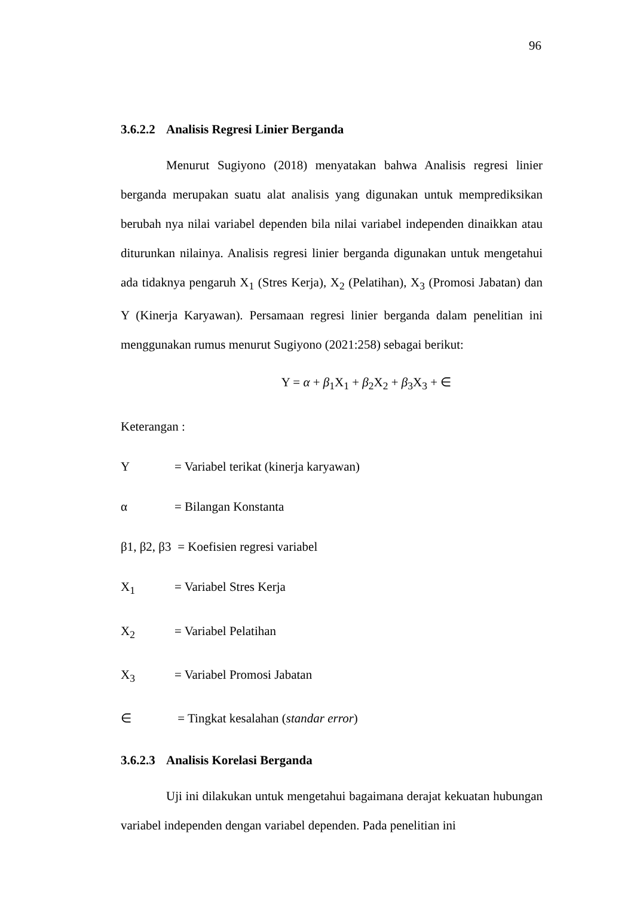96
3.6.2.2 Analisis Regresi Linier Berganda
Menurut Sugiyono (2018) menyatakan bahwa Analisis regresi linier berganda merupakan suatu alat analisis yang digunakan untuk memprediksikan berubah nya nilai variabel dependen bila nilai variabel independen dinaikkan atau diturunkan nilainya. Analisis regresi linier berganda digunakan untuk mengetahui ada tidaknya pengaruh X<sub>1</sub> (Stres Kerja), X<sub>2</sub> (Pelatihan), X<sub>3</sub> (Promosi Jabatan) dan Y (Kinerja Karyawan). Persamaan regresi linier berganda dalam penelitian ini menggunakan rumus menurut Sugiyono (2021:258) sebagai berikut:
Y = α + β<sub>1</sub>X<sub>1</sub> + β<sub>2</sub>X<sub>2</sub> + β<sub>3</sub>X<sub>3</sub> + ∈
Keterangan :
Y = Variabel terikat (kinerja karyawan)
α = Bilangan Konstanta
β1, β2, β3
= Koefisien regresi variabel
X<sub>1</sub> = Variabel Stres Kerja
X<sub>2</sub> = Variabel Pelatihan
X<sub>3</sub> = Variabel Promosi Jabatan
∈ = Tingkat kesalahan (standar error)
3.6.2.3 Analisis Korelasi Berganda
Uji ini dilakukan untuk mengetahui bagaimana derajat kekuatan hubungan variabel independen dengan variabel dependen. Pada penelitian ini